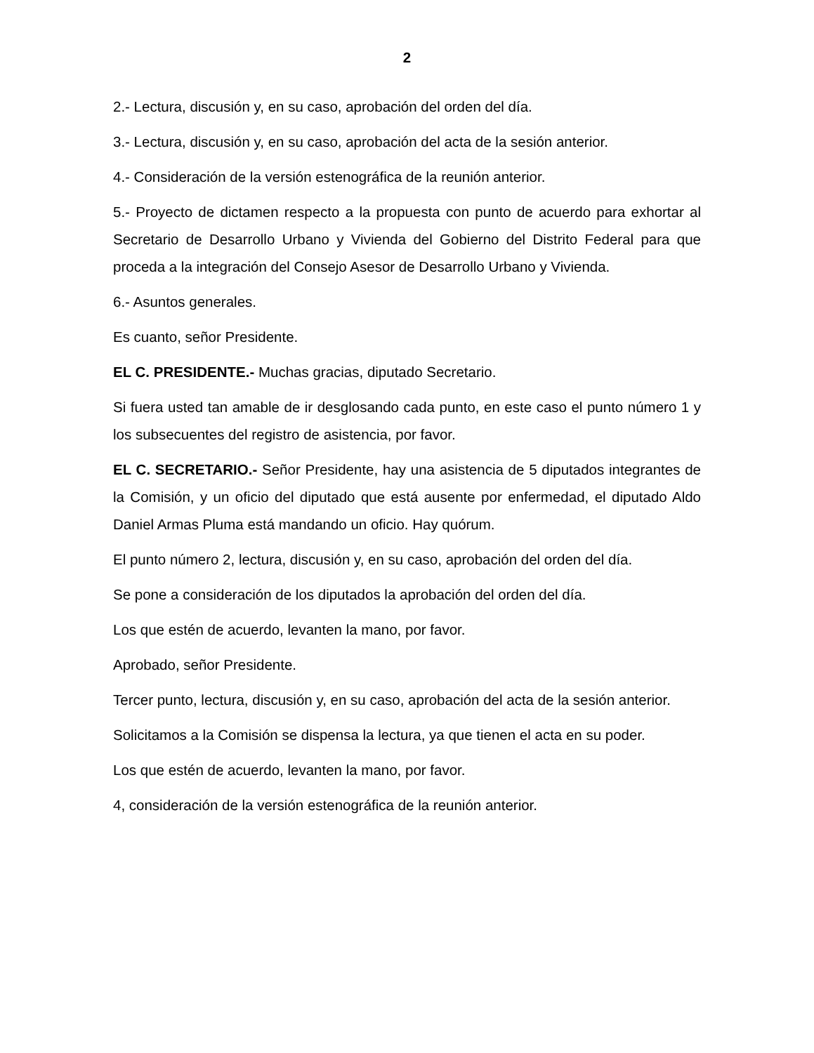2
2.- Lectura, discusión y, en su caso, aprobación del orden del día.
3.- Lectura, discusión y, en su caso, aprobación del acta de la sesión anterior.
4.- Consideración de la versión estenográfica de la reunión anterior.
5.- Proyecto de dictamen respecto a la propuesta con punto de acuerdo para exhortar al Secretario de Desarrollo Urbano y Vivienda del Gobierno del Distrito Federal para que proceda a la integración del Consejo Asesor de Desarrollo Urbano y Vivienda.
6.- Asuntos generales.
Es cuanto, señor Presidente.
EL C. PRESIDENTE.- Muchas gracias, diputado Secretario.
Si fuera usted tan amable de ir desglosando cada punto, en este caso el punto número 1 y los subsecuentes del registro de asistencia, por favor.
EL C. SECRETARIO.- Señor Presidente, hay una asistencia de 5 diputados integrantes de la Comisión, y un oficio del diputado que está ausente por enfermedad, el diputado Aldo Daniel Armas Pluma está mandando un oficio. Hay quórum.
El punto número 2, lectura, discusión y, en su caso, aprobación del orden del día.
Se pone a consideración de los diputados la aprobación del orden del día.
Los que estén de acuerdo, levanten la mano, por favor.
Aprobado, señor Presidente.
Tercer punto, lectura, discusión y, en su caso, aprobación del acta de la sesión anterior.
Solicitamos a la Comisión se dispensa la lectura, ya que tienen el acta en su poder.
Los que estén de acuerdo, levanten la mano, por favor.
4, consideración de la versión estenográfica de la reunión anterior.